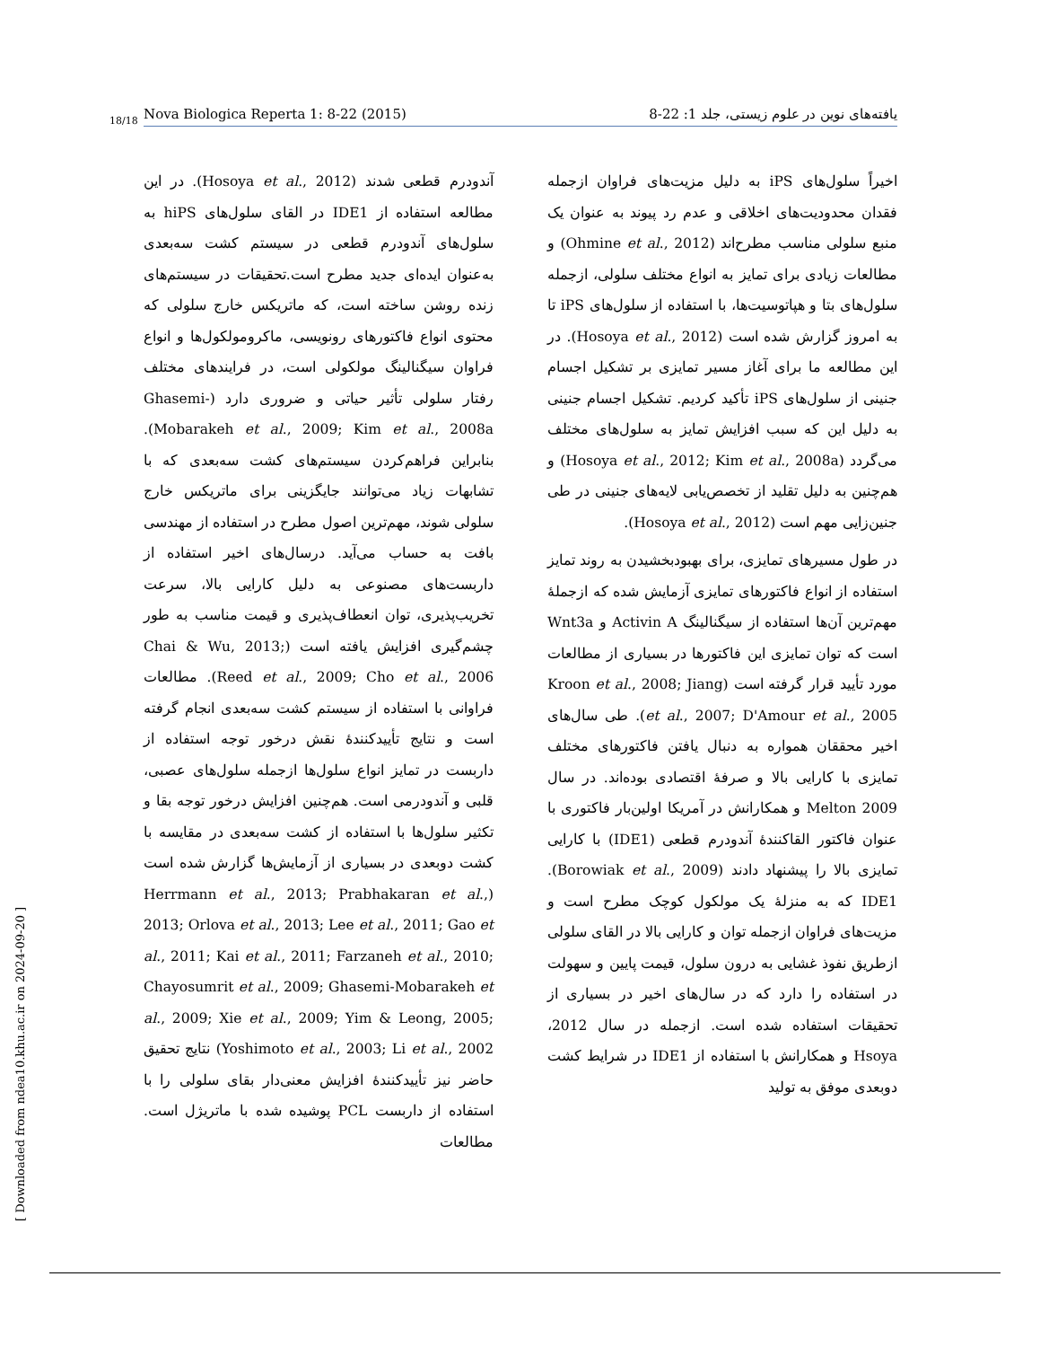18/18 Nova Biologica Reperta 1: 8-22 (2015) یافته‌های نوین در علوم زیستی، جلد 1: 22-8
اخیراً سلول‌های iPS به دلیل مزیت‌های فراوان ازجمله فقدان محدودیت‌های اخلاقی و عدم رد پیوند به عنوان یک منبع سلولی مناسب مطرح‌اند (Ohmine et al., 2012) و مطالعات زیادی برای تمایز به انواع مختلف سلولی، ازجمله سلول‌های بتا و هپاتوسیت‌ها، با استفاده از سلول‌های iPS تا به امروز گزارش شده است (Hosoya et al., 2012). در این مطالعه ما برای آغاز مسیر تمایزی بر تشکیل اجسام جنینی از سلول‌های iPS تأکید کردیم. تشکیل اجسام جنینی به دلیل این که سبب افزایش تمایز به سلول‌های مختلف می‌گردد (Hosoya et al., 2012; Kim et al., 2008a) و هم‌چنین به دلیل تقلید از تخصص‌یابی لایه‌های جنینی در طی جنین‌زایی مهم است (Hosoya et al., 2012).
در طول مسیرهای تمایزی، برای بهبودبخشیدن به روند تمایز استفاده از انواع فاکتورهای تمایزی آزمایش شده که ازجملهٔ مهم‌ترین آن‌ها استفاده از سیگنالینگ Activin A و Wnt3a است که توان تمایزی این فاکتورها در بسیاری از مطالعات مورد تأیید قرار گرفته است (Kroon et al., 2008; Jiang et al., 2007; D'Amour et al., 2005). طی سال‌های اخیر محققان همواره به دنبال یافتن فاکتورهای مختلف تمایزی با کارایی بالا و صرفهٔ اقتصادی بوده‌اند. در سال 2009 Melton و همکارانش در آمریکا اولین‌بار فاکتوری با عنوان فاکتور القاکنندهٔ آندودرم قطعی (IDE1) با کارایی تمایزی بالا را پیشنهاد دادند (Borowiak et al., 2009). IDE1 که به منزلهٔ یک مولکول کوچک مطرح است و مزیت‌های فراوان ازجمله توان و کارایی بالا در القای سلولی ازطریق نفوذ غشایی به درون سلول، قیمت پایین و سهولت در استفاده را دارد که در سال‌های اخیر در بسیاری از تحقیقات استفاده شده است. ازجمله در سال 2012، Hsoya و همکارانش با استفاده از IDE1 در شرایط کشت دوبعدی موفق به تولید
آندودرم قطعی شدند (Hosoya et al., 2012). در این مطالعه استفاده از IDE1 در القای سلول‌های hiPS به سلول‌های آندودرم قطعی در سیستم کشت سه‌بعدی به‌عنوان ایده‌ای جدید مطرح است.تحقیقات در سیستم‌های زنده روشن ساخته است، که ماتریکس خارج سلولی که محتوی انواع فاکتورهای رونویسی، ماکرومولکول‌ها و انواع فراوان سیگنالینگ مولکولی است، در فرایندهای مختلف رفتار سلولی تأثیر حیاتی و ضروری دارد (Ghasemi-Mobarakeh et al., 2009; Kim et al., 2008a). بنابراین فراهم‌کردن سیستم‌های کشت سه‌بعدی که با تشابهات زیاد می‌توانند جایگزینی برای ماتریکس خارج سلولی شوند، مهم‌ترین اصول مطرح در استفاده از مهندسی بافت به حساب می‌آید. درسال‌های اخیر استفاده از داربست‌های مصنوعی به دلیل کارایی بالا، سرعت تخریب‌پذیری، توان انعطاف‌پذیری و قیمت مناسب به طور چشم‌گیری افزایش یافته است (Chai & Wu, 2013; Reed et al., 2009; Cho et al., 2006). مطالعات فراوانی با استفاده از سیستم کشت سه‌بعدی انجام گرفته است و نتایج تأییدکنندهٔ نقش درخور توجه استفاده از داربست در تمایز انواع سلول‌ها ازجمله سلول‌های عصبی، قلبی و آندودرمی است. هم‌چنین افزایش درخور توجه بقا و تکثیر سلول‌ها با استفاده از کشت سه‌بعدی در مقایسه با کشت دوبعدی در بسیاری از آزمایش‌ها گزارش شده است (Herrmann et al., 2013; Prabhakaran et al., 2013; Orlova et al., 2013; Lee et al., 2011; Gao et al., 2011; Kai et al., 2011; Farzaneh et al., 2010; Chayosumrit et al., 2009; Ghasemi-Mobarakeh et al., 2009; Xie et al., 2009; Yim & Leong, 2005; Yoshimoto et al., 2003; Li et al., 2002) نتایج تحقیق حاضر نیز تأییدکنندهٔ افزایش معنی‌دار بقای سلولی را با استفاده از داربست PCL پوشیده شده با ماتریژل است. مطالعات
[ Downloaded from ndea10.khu.ac.ir on 2024-09-20 ]